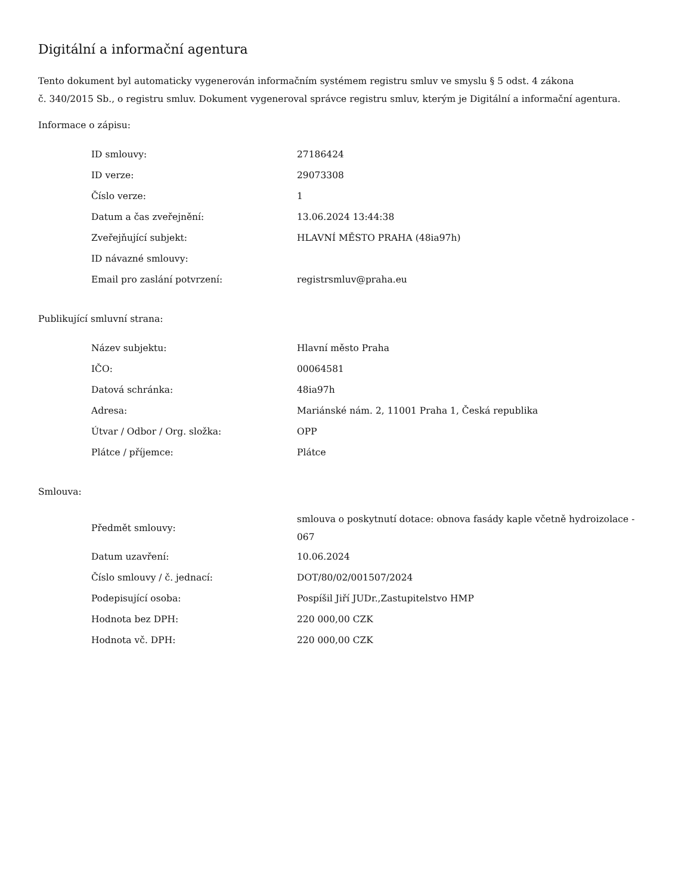Digitální a informační agentura
Tento dokument byl automaticky vygenerován informačním systémem registru smluv ve smyslu § 5 odst. 4 zákona
č. 340/2015 Sb., o registru smluv. Dokument vygeneroval správce registru smluv, kterým je Digitální a informační agentura.
Informace o zápisu:
| ID smlouvy: | 27186424 |
| ID verze: | 29073308 |
| Číslo verze: | 1 |
| Datum a čas zveřejnění: | 13.06.2024 13:44:38 |
| Zveřejňující subjekt: | HLAVNÍ MĚSTO PRAHA (48ia97h) |
| ID návazné smlouvy: | |
| Email pro zaslání potvrzení: | registrsmluv@praha.eu |
Publikující smluvní strana:
| Název subjektu: | Hlavní město Praha |
| IČO: | 00064581 |
| Datová schránka: | 48ia97h |
| Adresa: | Mariánské nám. 2, 11001 Praha 1, Česká republika |
| Útvar / Odbor / Org. složka: | OPP |
| Plátce / příjemce: | Plátce |
Smlouva:
| Předmět smlouvy: | smlouva o poskytnutí dotace: obnova fasády kaple včetně hydroizolace - 067 |
| Datum uzavření: | 10.06.2024 |
| Číslo smlouvy / č. jednací: | DOT/80/02/001507/2024 |
| Podepisující osoba: | Pospíšil Jiří JUDr.,Zastupitelstvo HMP |
| Hodnota bez DPH: | 220 000,00 CZK |
| Hodnota vč. DPH: | 220 000,00 CZK |